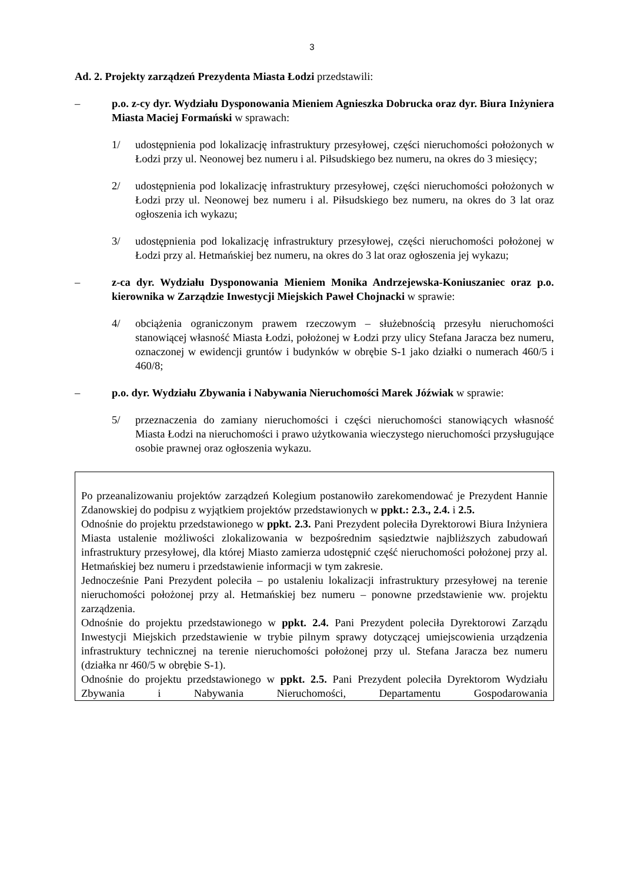3
Ad. 2. Projekty zarządzeń Prezydenta Miasta Łodzi przedstawili:
– p.o. z-cy dyr. Wydziału Dysponowania Mieniem Agnieszka Dobrucka oraz dyr. Biura Inżyniera Miasta Maciej Formański w sprawach:
1/ udostępnienia pod lokalizację infrastruktury przesyłowej, części nieruchomości położonych w Łodzi przy ul. Neonowej bez numeru i al. Piłsudskiego bez numeru, na okres do 3 miesięcy;
2/ udostępnienia pod lokalizację infrastruktury przesyłowej, części nieruchomości położonych w Łodzi przy ul. Neonowej bez numeru i al. Piłsudskiego bez numeru, na okres do 3 lat oraz ogłoszenia ich wykazu;
3/ udostępnienia pod lokalizację infrastruktury przesyłowej, części nieruchomości położonej w Łodzi przy al. Hetmańskiej bez numeru, na okres do 3 lat oraz ogłoszenia jej wykazu;
– z-ca dyr. Wydziału Dysponowania Mieniem Monika Andrzejewska-Koniuszaniec oraz p.o. kierownika w Zarządzie Inwestycji Miejskich Paweł Chojnacki w sprawie:
4/ obciążenia ograniczonym prawem rzeczowym – służebnością przesyłu nieruchomości stanowiącej własność Miasta Łodzi, położonej w Łodzi przy ulicy Stefana Jaracza bez numeru, oznaczonej w ewidencji gruntów i budynków w obrębie S-1 jako działki o numerach 460/5 i 460/8;
– p.o. dyr. Wydziału Zbywania i Nabywania Nieruchomości Marek Jóźwiak w sprawie:
5/ przeznaczenia do zamiany nieruchomości i części nieruchomości stanowiących własność Miasta Łodzi na nieruchomości i prawo użytkowania wieczystego nieruchomości przysługujące osobie prawnej oraz ogłoszenia wykazu.
Po przeanalizowaniu projektów zarządzeń Kolegium postanowiło zarekomendować je Prezydent Hannie Zdanowskiej do podpisu z wyjątkiem projektów przedstawionych w ppkt.: 2.3., 2.4. i 2.5.
Odnośnie do projektu przedstawionego w ppkt. 2.3. Pani Prezydent poleciła Dyrektorowi Biura Inżyniera Miasta ustalenie możliwości zlokalizowania w bezpośrednim sąsiedztwie najbliższych zabudowań infrastruktury przesyłowej, dla której Miasto zamierza udostępnić część nieruchomości położonej przy al. Hetmańskiej bez numeru i przedstawienie informacji w tym zakresie.
Jednocześnie Pani Prezydent poleciła – po ustaleniu lokalizacji infrastruktury przesyłowej na terenie nieruchomości położonej przy al. Hetmańskiej bez numeru – ponowne przedstawienie ww. projektu zarządzenia.
Odnośnie do projektu przedstawionego w ppkt. 2.4. Pani Prezydent poleciła Dyrektorowi Zarządu Inwestycji Miejskich przedstawienie w trybie pilnym sprawy dotyczącej umiejscowienia urządzenia infrastruktury technicznej na terenie nieruchomości położonej przy ul. Stefana Jaracza bez numeru (działka nr 460/5 w obrębie S-1).
Odnośnie do projektu przedstawionego w ppkt. 2.5. Pani Prezydent poleciła Dyrektorom Wydziału Zbywania i Nabywania Nieruchomości, Departamentu Gospodarowania